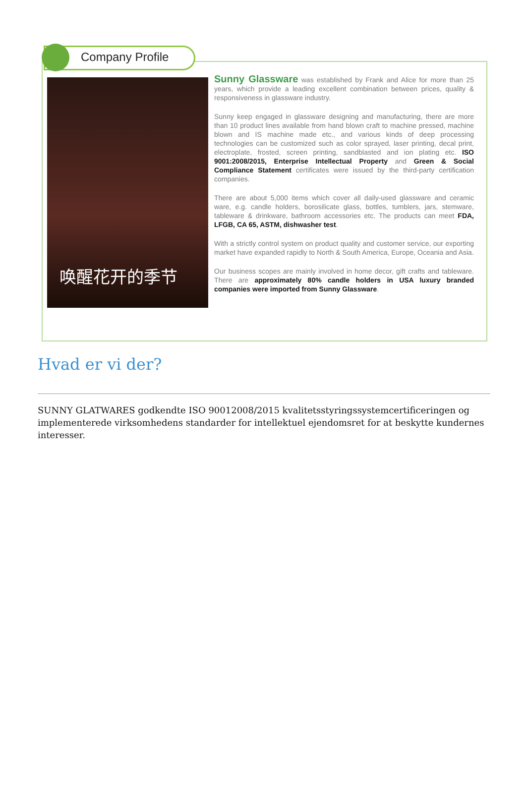Company Profile
唤醒花开的季节
Sunny Glassware was established by Frank and Alice for more than 25 years, which provide a leading excellent combination between prices, quality & responsiveness in glassware industry.
Sunny keep engaged in glassware designing and manufacturing, there are more than 10 product lines available from hand blown craft to machine pressed, machine blown and IS machine made etc., and various kinds of deep processing technologies can be customized such as color sprayed, laser printing, decal print, electroplate, frosted, screen printing, sandblasted and ion plating etc. ISO 9001:2008/2015, Enterprise Intellectual Property and Green & Social Compliance Statement certificates were issued by the third-party certification companies.
There are about 5,000 items which cover all daily-used glassware and ceramic ware, e.g. candle holders, borosilicate glass, bottles, tumblers, jars, stemware, tableware & drinkware, bathroom accessories etc. The products can meet FDA, LFGB, CA 65, ASTM, dishwasher test.
With a strictly control system on product quality and customer service, our exporting market have expanded rapidly to North & South America, Europe, Oceania and Asia.
Our business scopes are mainly involved in home decor, gift crafts and tableware. There are approximately 80% candle holders in USA luxury branded companies were imported from Sunny Glassware.
Hvad er vi der?
SUNNY GLATWARES godkendte ISO 90012008/2015 kvalitetsstyringssystemcertificeringen og implementerede virksomhedens standarder for intellektuel ejendomsret for at beskytte kundernes interesser.